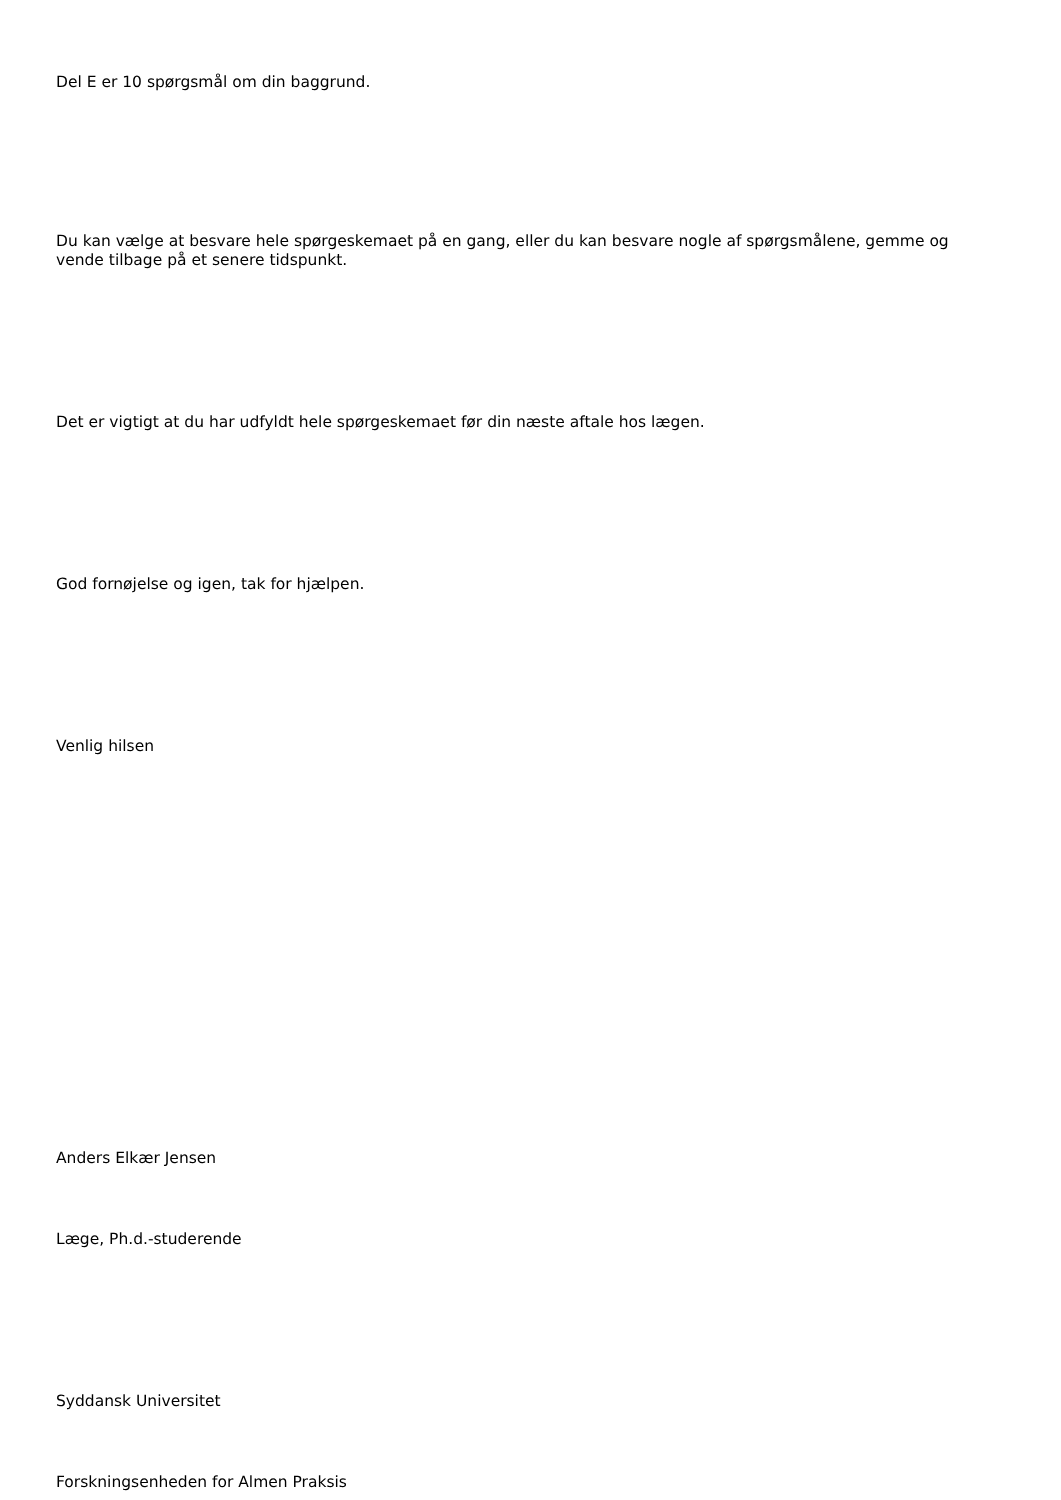Del E er 10 spørgsmål om din baggrund.
Du kan vælge at besvare hele spørgeskemaet på en gang, eller du kan besvare nogle af spørgsmålene, gemme og vende tilbage på et senere tidspunkt.
Det er vigtigt at du har udfyldt hele spørgeskemaet før din næste aftale hos lægen.
God fornøjelse og igen, tak for hjælpen.
Venlig hilsen
Anders Elkær Jensen
Læge, Ph.d.-studerende
Syddansk Universitet
Forskningsenheden for Almen Praksis